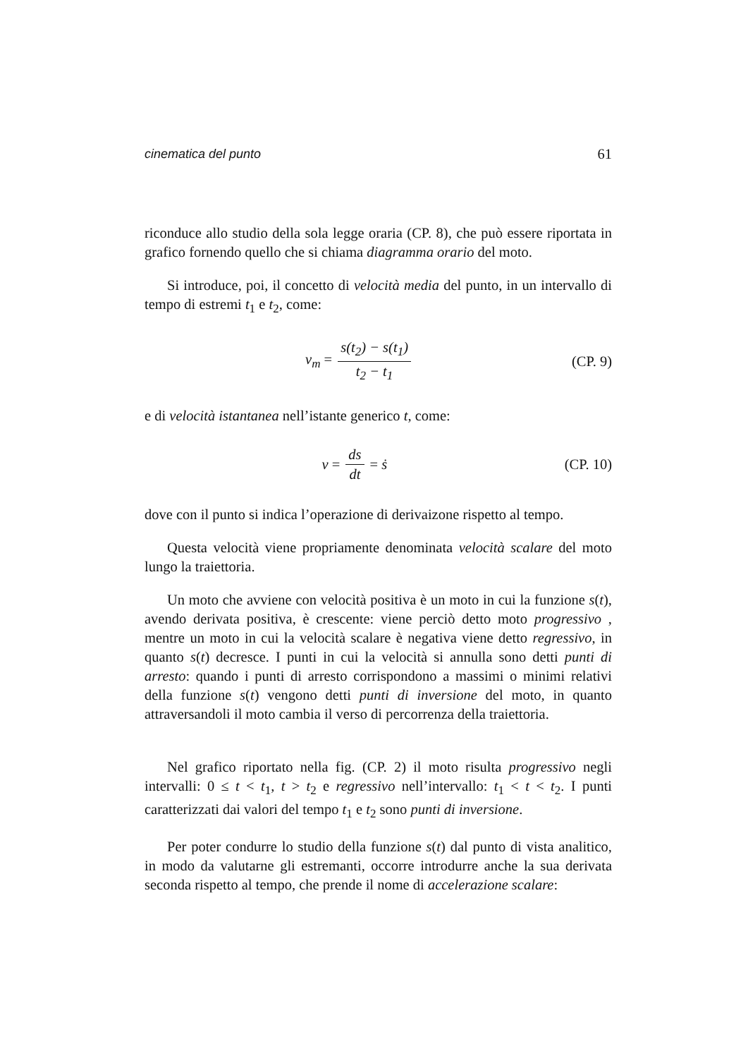cinematica del punto 61
riconduce allo studio della sola legge oraria (CP. 8), che può essere riportata in grafico fornendo quello che si chiama diagramma orario del moto.
Si introduce, poi, il concetto di velocità media del punto, in un intervallo di tempo di estremi t<sub>1</sub> e t<sub>2</sub>, come:
v<sub>m</sub> = s(t<sub>2</sub>) − s(t<sub>1</sub>) t<sub>2</sub> − t<sub>1</sub> (CP. 9)
e di velocità istantanea nell’istante generico t, come:
v = ds dt = ṡ (CP. 10)
dove con il punto si indica l’operazione di derivaizone rispetto al tempo.
Questa velocità viene propriamente denominata velocità scalare del moto lungo la traiettoria.
Un moto che avviene con velocità positiva è un moto in cui la funzione s(t), avendo derivata positiva, è crescente: viene perciò detto moto progressivo , mentre un moto in cui la velocità scalare è negativa viene detto regressivo, in quanto s(t) decresce. I punti in cui la velocità si annulla sono detti punti di arresto: quando i punti di arresto corrispondono a massimi o minimi relativi della funzione s(t) vengono detti punti di inversione del moto, in quanto attraversandoli il moto cambia il verso di percorrenza della traiettoria.
Nel grafico riportato nella fig. (CP. 2) il moto risulta progressivo negli intervalli: 0 ≤ t < t<sub>1</sub>, t > t<sub>2</sub> e regressivo nell’intervallo: t<sub>1</sub> < t < t<sub>2</sub>. I punti caratterizzati dai valori del tempo t<sub>1</sub> e t<sub>2</sub> sono punti di inversione.
Per poter condurre lo studio della funzione s(t) dal punto di vista analitico, in modo da valutarne gli estremanti, occorre introdurre anche la sua derivata seconda rispetto al tempo, che prende il nome di accelerazione scalare: